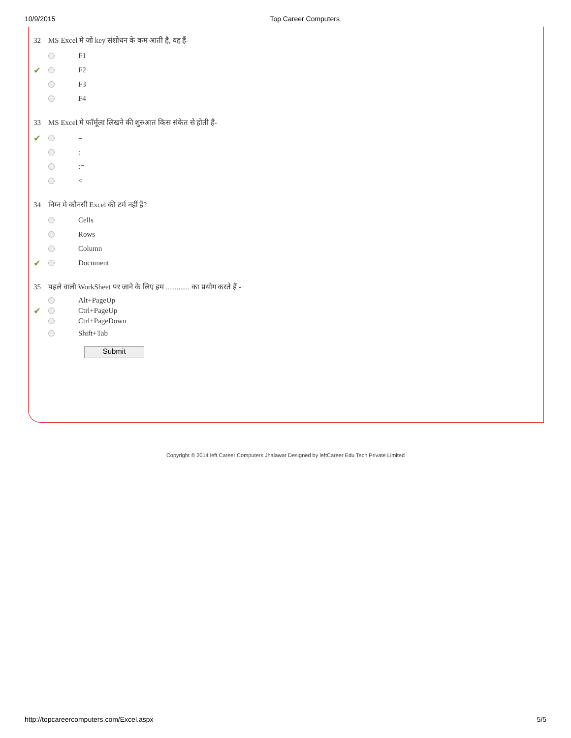10/9/2015 Top Career Computers
32 MS Excel मे जो key संशोधन के कम आती है, वह हैं-
F1
✔ F2
F3
F4
33 MS Excel मे फॉर्मूला लिखने की शुरुआत किस संकेत से होती हैं-
✔ =
:
:=
<
34 निम्न मे कौनसी Excel की टर्म नहीं हैं?
Cells
Rows
Column
✔ Document
35 पहले वाली WorkSheet पर जाने के लिए हम ............. का प्रयोग करते हैं -
Alt+PageUp
✔ Ctrl+PageUp
Ctrl+PageDown
Shift+Tab
Submit
Copyright © 2014 left Career Computers Jhalawar Designed by leftCareer Edu Tech Private Limited
http://topcareercomputers.com/Excel.aspx 5/5